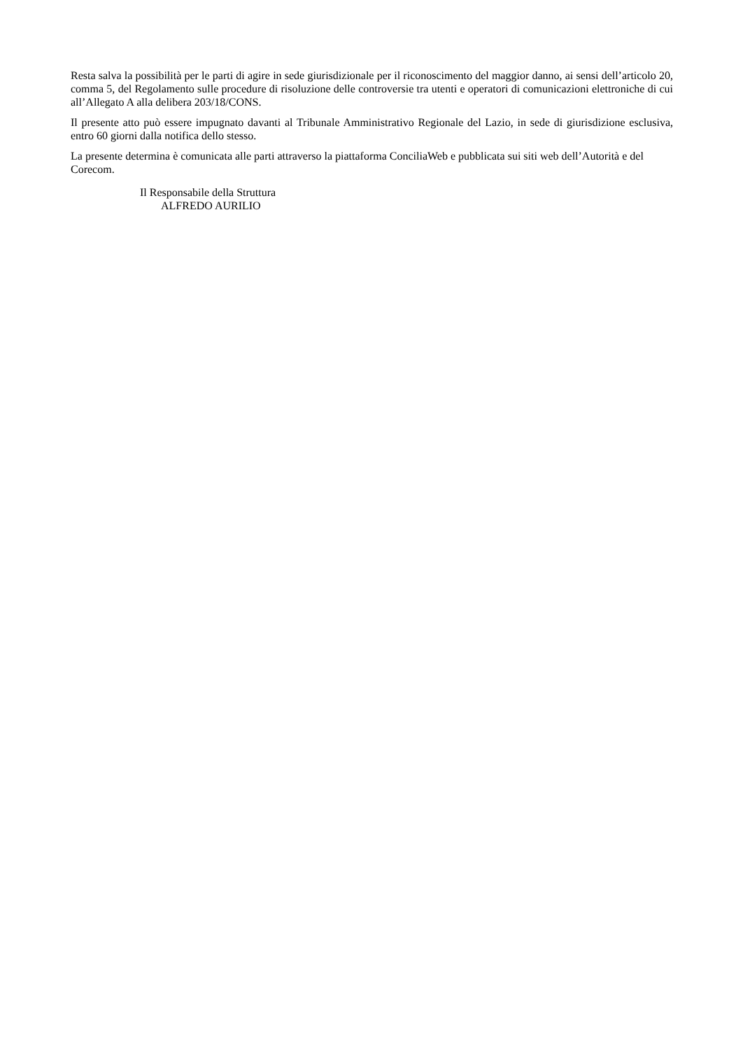Resta salva la possibilità per le parti di agire in sede giurisdizionale per il riconoscimento del maggior danno, ai sensi dell’articolo 20, comma 5, del Regolamento sulle procedure di risoluzione delle controversie tra utenti e operatori di comunicazioni elettroniche di cui all’Allegato A alla delibera 203/18/CONS.
Il presente atto può essere impugnato davanti al Tribunale Amministrativo Regionale del Lazio, in sede di giurisdizione esclusiva, entro 60 giorni dalla notifica dello stesso.
La presente determina è comunicata alle parti attraverso la piattaforma ConciliaWeb e pubblicata sui siti web dell’Autorità e del Corecom.
Il Responsabile della Struttura
ALFREDO AURILIO